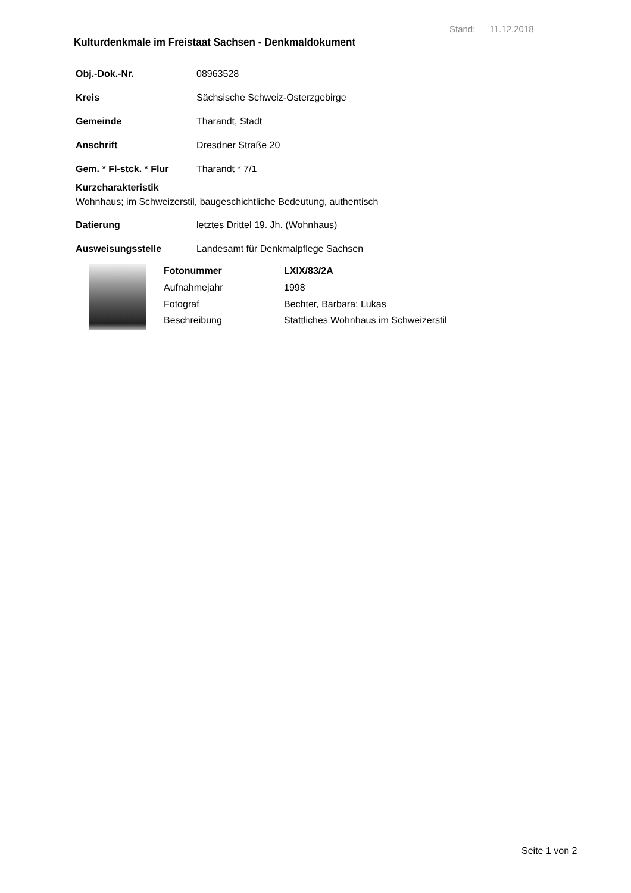Stand: 11.12.2018
Kulturdenkmale im Freistaat Sachsen - Denkmaldokument
Obj.-Dok.-Nr. 08963528
Kreis Sächsische Schweiz-Osterzgebirge
Gemeinde Tharandt, Stadt
Anschrift Dresdner Straße 20
Gem. * Fl-stck. * Flur Tharandt * 7/1
Kurzcharakteristik
Wohnhaus; im Schweizerstil, baugeschichtliche Bedeutung, authentisch
Datierung letztes Drittel 19. Jh. (Wohnhaus)
Ausweisungsstelle Landesamt für Denkmalpflege Sachsen
Fotonummer LXIX/83/2A Aufnahmejahr 1998 Fotograf Bechter, Barbara; Lukas Beschreibung Stattliches Wohnhaus im Schweizerstil
Seite 1 von 2